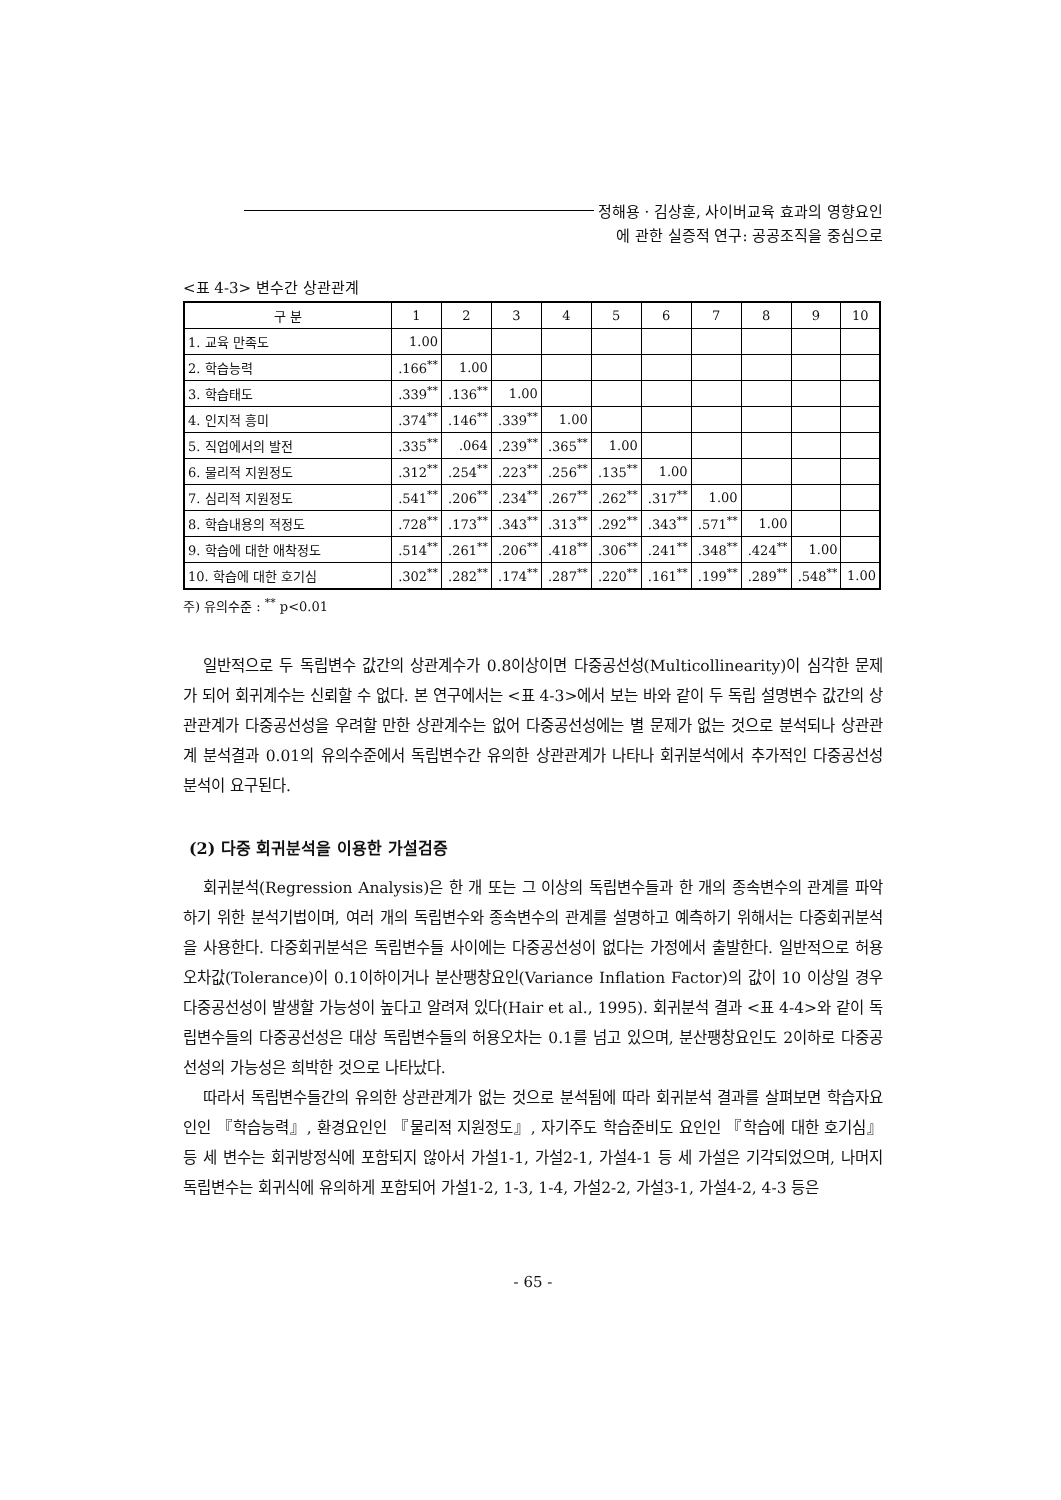정해용 · 김상훈, 사이버교육 효과의 영향요인
에 관한 실증적 연구: 공공조직을 중심으로
<표 4-3> 변수간 상관관계
| 구 분 | 1 | 2 | 3 | 4 | 5 | 6 | 7 | 8 | 9 | 10 |
| --- | --- | --- | --- | --- | --- | --- | --- | --- | --- | --- |
| 1. 교육 만족도 | 1.00 | | | | | | | | | |
| 2. 학습능력 | .166<sup>**</sup> | 1.00 | | | | | | | | |
| 3. 학습태도 | .339<sup>**</sup> | .136<sup>**</sup> | 1.00 | | | | | | | |
| 4. 인지적 흥미 | .374<sup>**</sup> | .146<sup>**</sup> | .339<sup>**</sup> | 1.00 | | | | | | |
| 5. 직업에서의 발전 | .335<sup>**</sup> | .064 | .239<sup>**</sup> | .365<sup>**</sup> | 1.00 | | | | | |
| 6. 물리적 지원정도 | .312<sup>**</sup> | .254<sup>**</sup> | .223<sup>**</sup> | .256<sup>**</sup> | .135<sup>**</sup> | 1.00 | | | | |
| 7. 심리적 지원정도 | .541<sup>**</sup> | .206<sup>**</sup> | .234<sup>**</sup> | .267<sup>**</sup> | .262<sup>**</sup> | .317<sup>**</sup> | 1.00 | | | |
| 8. 학습내용의 적정도 | .728<sup>**</sup> | .173<sup>**</sup> | .343<sup>**</sup> | .313<sup>**</sup> | .292<sup>**</sup> | .343<sup>**</sup> | .571<sup>**</sup> | 1.00 | | |
| 9. 학습에 대한 애착정도 | .514<sup>**</sup> | .261<sup>**</sup> | .206<sup>**</sup> | .418<sup>**</sup> | .306<sup>**</sup> | .241<sup>**</sup> | .348<sup>**</sup> | .424<sup>**</sup> | 1.00 | |
| 10. 학습에 대한 호기심 | .302<sup>**</sup> | .282<sup>**</sup> | .174<sup>**</sup> | .287<sup>**</sup> | .220<sup>**</sup> | .161<sup>**</sup> | .199<sup>**</sup> | .289<sup>**</sup> | .548<sup>**</sup> | 1.00 |
주) 유의수준 : <sup>**</sup> p<0.01
일반적으로 두 독립변수 값간의 상관계수가 0.8이상이면 다중공선성(Multicollinearity)이 심각한 문제가 되어 회귀계수는 신뢰할 수 없다. 본 연구에서는 <표 4-3>에서 보는 바와 같이 두 독립 설명변수 값간의 상관관계가 다중공선성을 우려할 만한 상관계수는 없어 다중공선성에는 별 문제가 없는 것으로 분석되나 상관관계 분석결과 0.01의 유의수준에서 독립변수간 유의한 상관관계가 나타나 회귀분석에서 추가적인 다중공선성 분석이 요구된다.
(2) 다중 회귀분석을 이용한 가설검증
회귀분석(Regression Analysis)은 한 개 또는 그 이상의 독립변수들과 한 개의 종속변수의 관계를 파악하기 위한 분석기법이며, 여러 개의 독립변수와 종속변수의 관계를 설명하고 예측하기 위해서는 다중회귀분석을 사용한다. 다중회귀분석은 독립변수들 사이에는 다중공선성이 없다는 가정에서 출발한다. 일반적으로 허용오차값(Tolerance)이 0.1이하이거나 분산팽창요인(Variance Inflation Factor)의 값이 10 이상일 경우 다중공선성이 발생할 가능성이 높다고 알려져 있다(Hair et al., 1995). 회귀분석 결과 <표 4-4>와 같이 독립변수들의 다중공선성은 대상 독립변수들의 허용오차는 0.1를 넘고 있으며, 분산팽창요인도 2이하로 다중공선성의 가능성은 희박한 것으로 나타났다.
따라서 독립변수들간의 유의한 상관관계가 없는 것으로 분석됨에 따라 회귀분석 결과를 살펴보면 학습자요인인 『학습능력』, 환경요인인 『물리적 지원정도』, 자기주도 학습준비도 요인인 『학습에 대한 호기심』 등 세 변수는 회귀방정식에 포함되지 않아서 가설1-1, 가설2-1, 가설4-1 등 세 가설은 기각되었으며, 나머지 독립변수는 회귀식에 유의하게 포함되어 가설1-2, 1-3, 1-4, 가설2-2, 가설3-1, 가설4-2, 4-3 등은
- 65 -